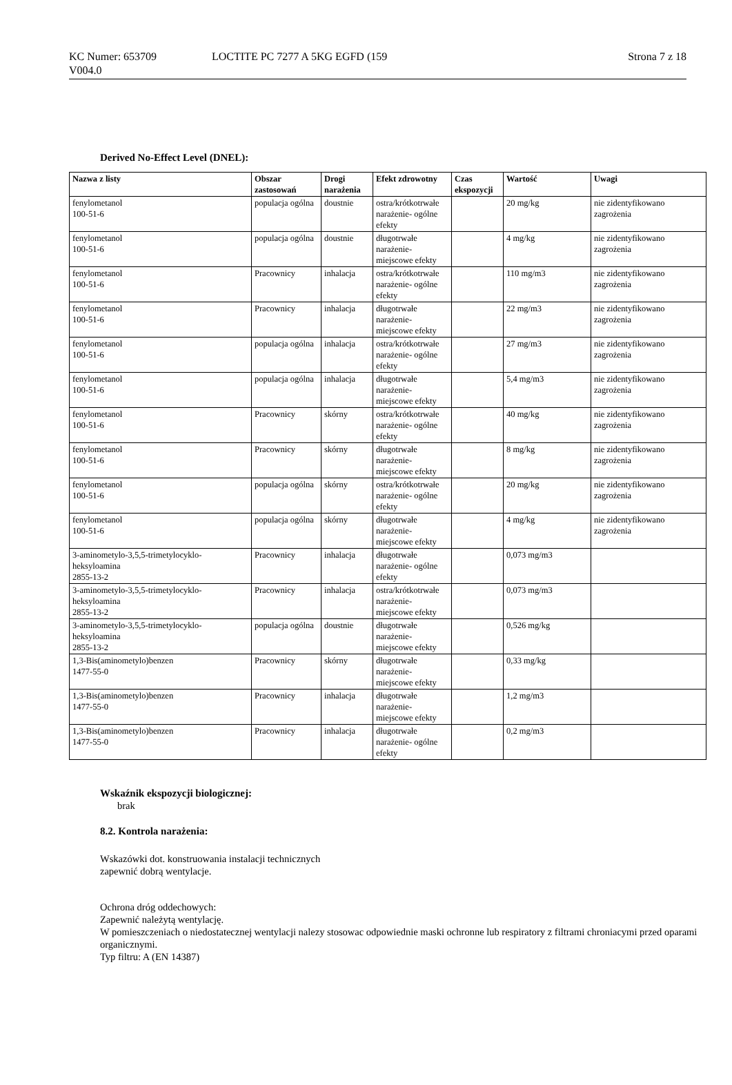KC Numer: 653709 LOCTITE PC 7277 A 5KG EGFD (159 Strona 7 z 18
V004.0
Derived No-Effect Level (DNEL):
| Nazwa z listy | Obszar zastosowań | Drogi narażenia | Efekt zdrowotny | Czas ekspozycji | Wartość | Uwagi |
| --- | --- | --- | --- | --- | --- | --- |
| fenylometanol 100-51-6 | populacja ogólna | doustnie | ostra/krótkotrwałe narażenie- ogólne efekty | | 20 mg/kg | nie zidentyfikowano zagrożenia |
| fenylometanol 100-51-6 | populacja ogólna | doustnie | długotrwałe narażenie- miejscowe efekty | | 4 mg/kg | nie zidentyfikowano zagrożenia |
| fenylometanol 100-51-6 | Pracownicy | inhalacja | ostra/krótkotrwałe narażenie- ogólne efekty | | 110 mg/m3 | nie zidentyfikowano zagrożenia |
| fenylometanol 100-51-6 | Pracownicy | inhalacja | długotrwałe narażenie- miejscowe efekty | | 22 mg/m3 | nie zidentyfikowano zagrożenia |
| fenylometanol 100-51-6 | populacja ogólna | inhalacja | ostra/krótkotrwałe narażenie- ogólne efekty | | 27 mg/m3 | nie zidentyfikowano zagrożenia |
| fenylometanol 100-51-6 | populacja ogólna | inhalacja | długotrwałe narażenie- miejscowe efekty | | 5,4 mg/m3 | nie zidentyfikowano zagrożenia |
| fenylometanol 100-51-6 | Pracownicy | skórny | ostra/krótkotrwałe narażenie- ogólne efekty | | 40 mg/kg | nie zidentyfikowano zagrożenia |
| fenylometanol 100-51-6 | Pracownicy | skórny | długotrwałe narażenie- miejscowe efekty | | 8 mg/kg | nie zidentyfikowano zagrożenia |
| fenylometanol 100-51-6 | populacja ogólna | skórny | ostra/krótkotrwałe narażenie- ogólne efekty | | 20 mg/kg | nie zidentyfikowano zagrożenia |
| fenylometanol 100-51-6 | populacja ogólna | skórny | długotrwałe narażenie- miejscowe efekty | | 4 mg/kg | nie zidentyfikowano zagrożenia |
| 3-aminometylo-3,5,5-trimetylocyklo- heksyloamina 2855-13-2 | Pracownicy | inhalacja | długotrwałe narażenie- ogólne efekty | | 0,073 mg/m3 | |
| 3-aminometylo-3,5,5-trimetylocyklo- heksyloamina 2855-13-2 | Pracownicy | inhalacja | ostra/krótkotrwałe narażenie- miejscowe efekty | | 0,073 mg/m3 | |
| 3-aminometylo-3,5,5-trimetylocyklo- heksyloamina 2855-13-2 | populacja ogólna | doustnie | długotrwałe narażenie- miejscowe efekty | | 0,526 mg/kg | |
| 1,3-Bis(aminometylo)benzen 1477-55-0 | Pracownicy | skórny | długotrwałe narażenie- miejscowe efekty | | 0,33 mg/kg | |
| 1,3-Bis(aminometylo)benzen 1477-55-0 | Pracownicy | inhalacja | długotrwałe narażenie- miejscowe efekty | | 1,2 mg/m3 | |
| 1,3-Bis(aminometylo)benzen 1477-55-0 | Pracownicy | inhalacja | długotrwałe narażenie- ogólne efekty | | 0,2 mg/m3 | |
Wskaźnik ekspozycji biologicznej:
brak
8.2. Kontrola narażenia:
Wskazówki dot. konstruowania instalacji technicznych
zapewnić dobrą wentylacje.
Ochrona dróg oddechowych:
Zapewnić należytą wentylację.
W pomieszczeniach o niedostatecznej wentylacji nalezy stosowac odpowiednie maski ochronne lub respiratory z filtrami chroniacymi przed oparami organicznymi.
Typ filtru: A (EN 14387)